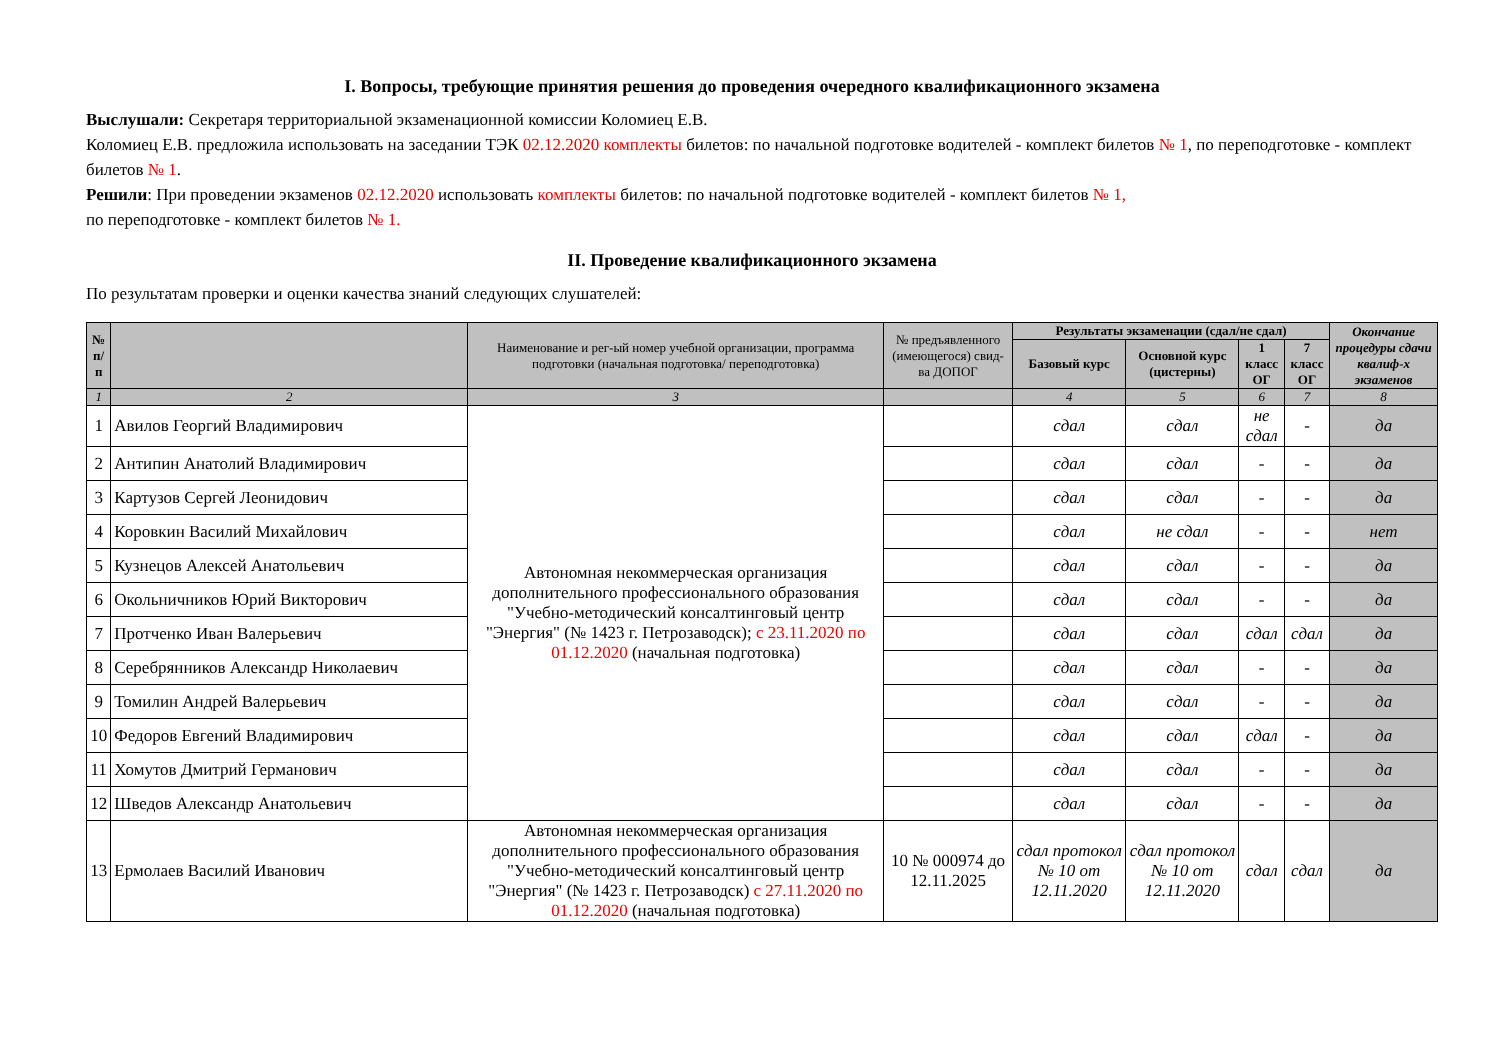I. Вопросы, требующие принятия решения до проведения очередного квалификационного экзамена
Выслушали: Секретаря территориальной экзаменационной комиссии Коломиец Е.В.
Коломиец Е.В. предложила использовать на заседании ТЭК 02.12.2020 комплекты билетов: по начальной подготовке водителей - комплект билетов № 1, по переподготовке - комплект билетов № 1.
Решили: При проведении экзаменов 02.12.2020 использовать комплекты билетов: по начальной подготовке водителей - комплект билетов № 1,
по переподготовке - комплект билетов № 1.
II. Проведение квалификационного экзамена
По результатам проверки и оценки качества знаний следующих слушателей:
| № п/п | | Наименование и рег-ый номер учебной организации, программа подготовки (начальная подготовка/ переподготовка) | № предъявленного (имеющегося) свид-ва ДОПОГ | Результаты экзаменации (сдал/не сдал) | | | | Окончание процедуры сдачи квалиф-х экзаменов |
| --- | --- | --- | --- | --- | --- | --- | --- | --- |
| | | | | Базовый курс | Основной курс (цистерны) | 1 класс ОГ | 7 класс ОГ | |
| 1 | 2 | 3 | | 4 | 5 | 6 | 7 | 8 |
| 1 | Авилов Георгий Владимирович | Автономная некоммерческая организация дополнительного профессионального образования "Учебно-методический консалтинговый центр "Энергия" (№ 1423 г. Петрозаводск); с 23.11.2020 по 01.12.2020 (начальная подготовка) | | сдал | сдал | не сдал | - | да |
| 2 | Антипин Анатолий Владимирович | | | сдал | сдал | - | - | да |
| 3 | Картузов Сергей Леонидович | | | сдал | сдал | - | - | да |
| 4 | Коровкин Василий Михайлович | | | сдал | не сдал | - | - | нет |
| 5 | Кузнецов Алексей Анатольевич | | | сдал | сдал | - | - | да |
| 6 | Окольничников Юрий Викторович | | | сдал | сдал | - | - | да |
| 7 | Протченко Иван Валерьевич | | | сдал | сдал | сдал | сдал | да |
| 8 | Серебрянников Александр Николаевич | | | сдал | сдал | - | - | да |
| 9 | Томилин Андрей Валерьевич | | | сдал | сдал | - | - | да |
| 10 | Федоров Евгений Владимирович | | | сдал | сдал | сдал | - | да |
| 11 | Хомутов Дмитрий Германович | | | сдал | сдал | - | - | да |
| 12 | Шведов Александр Анатольевич | | | сдал | сдал | - | - | да |
| 13 | Ермолаев Василий Иванович | Автономная некоммерческая организация дополнительного профессионального образования "Учебно-методический консалтинговый центр "Энергия" (№ 1423 г. Петрозаводск) с 27.11.2020 по 01.12.2020 (начальная подготовка) | 10 № 000974 до 12.11.2025 | сдал протокол № 10 от 12.11.2020 | сдал протокол № 10 от 12.11.2020 | сдал | сдал | да |